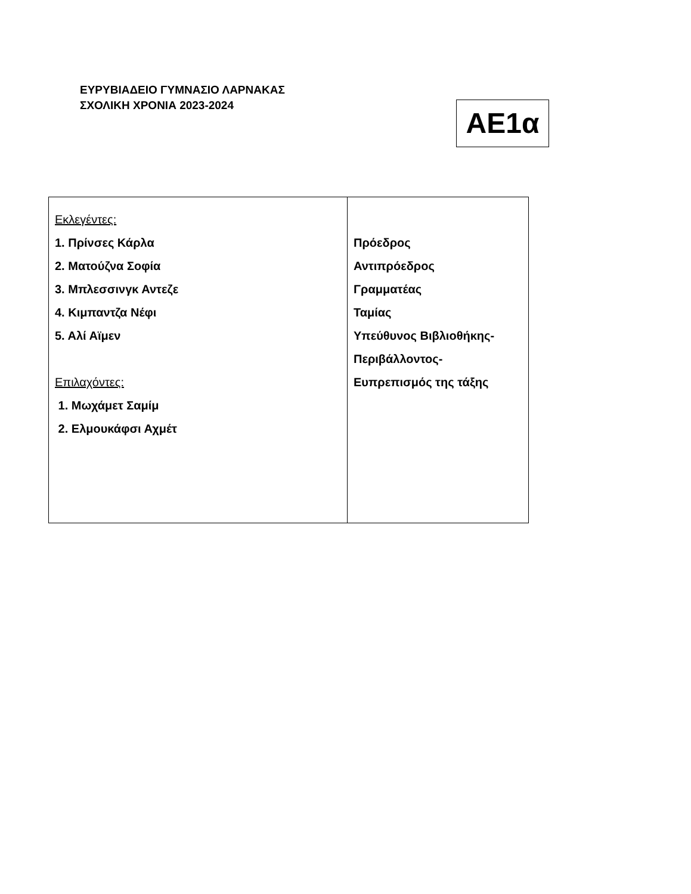ΕΥΡΥΒΙΑΔΕΙΟ ΓΥΜΝΑΣΙΟ ΛΑΡΝΑΚΑΣ
ΣΧΟΛΙΚΗ ΧΡΟΝΙΑ 2023-2024
ΑΕ1α
| Εκλεγέντες: 1. Πρίνσες Κάρλα 2. Ματούζνα Σοφία 3. Μπλεσσινγκ Αντεζε 4. Κιμπαντζα Νέφι 5. Αλί Αϊμεν Επιλαχόντες: 1. Μωχάμετ Σαμίμ 2. Ελμουκάφσι Αχμέτ | Πρόεδρος Αντιπρόεδρος Γραμματέας Ταμίας Υπεύθυνος Βιβλιοθήκης- Περιβάλλοντος- Ευπρεπισμός της τάξης |